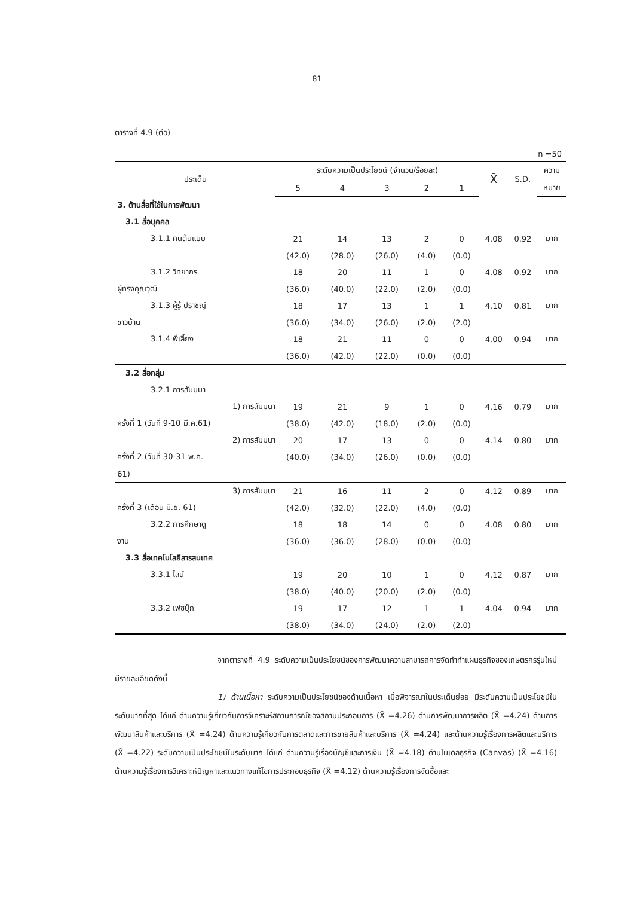81
ตารางที่ 4.9 (ต่อ)
n =50
| ประเด็น | ระดับความเป็นประโยชน์ (จำนวน/ร้อยละ) | | | | | X̄ | S.D. | ความ |
| --- | --- | --- | --- | --- | --- | --- | --- | --- |
| | 5 | 4 | 3 | 2 | 1 | | | หมาย |
| 3. ด้านสื่อที่ใช้ในการพัฒนา | | | | | | | | |
| 3.1 สื่อบุคคล | | | | | | | | |
| 3.1.1 คนต้นแบบ | 21 | 14 | 13 | 2 | 0 | 4.08 | 0.92 | มาก |
| | (42.0) | (28.0) | (26.0) | (4.0) | (0.0) | | | |
| 3.1.2 วิทยากร | 18 | 20 | 11 | 1 | 0 | 4.08 | 0.92 | มาก |
| ผู้ทรงคุณวุฒิ | (36.0) | (40.0) | (22.0) | (2.0) | (0.0) | | | |
| 3.1.3 ผู้รู้ ปราชญ์ | 18 | 17 | 13 | 1 | 1 | 4.10 | 0.81 | มาก |
| ชาวบ้าน | (36.0) | (34.0) | (26.0) | (2.0) | (2.0) | | | |
| 3.1.4 พี่เลี้ยง | 18 | 21 | 11 | 0 | 0 | 4.00 | 0.94 | มาก |
| | (36.0) | (42.0) | (22.0) | (0.0) | (0.0) | | | |
| 3.2 สื่อกลุ่ม | | | | | | | | |
| 3.2.1 การสัมมนา | | | | | | | | |
| 1) การสัมมนา | 19 | 21 | 9 | 1 | 0 | 4.16 | 0.79 | มาก |
| ครั้งที่ 1 (วันที่ 9-10 มี.ค.61) | (38.0) | (42.0) | (18.0) | (2.0) | (0.0) | | | |
| 2) การสัมมนา | 20 | 17 | 13 | 0 | 0 | 4.14 | 0.80 | มาก |
| ครั้งที่ 2 (วันที่ 30-31 พ.ค. | (40.0) | (34.0) | (26.0) | (0.0) | (0.0) | | | |
| 61) | | | | | | | | |
| 3) การสัมมนา | 21 | 16 | 11 | 2 | 0 | 4.12 | 0.89 | มาก |
| ครั้งที่ 3 (เดือน มิ.ย. 61) | (42.0) | (32.0) | (22.0) | (4.0) | (0.0) | | | |
| 3.2.2 การศึกษาดู | 18 | 18 | 14 | 0 | 0 | 4.08 | 0.80 | มาก |
| งาน | (36.0) | (36.0) | (28.0) | (0.0) | (0.0) | | | |
| 3.3 สื่อเทคโนโลยีสารสนเทศ | | | | | | | | |
| 3.3.1 ไลน์ | 19 | 20 | 10 | 1 | 0 | 4.12 | 0.87 | มาก |
| | (38.0) | (40.0) | (20.0) | (2.0) | (0.0) | | | |
| 3.3.2 เฟซบุ๊ก | 19 | 17 | 12 | 1 | 1 | 4.04 | 0.94 | มาก |
| | (38.0) | (34.0) | (24.0) | (2.0) | (2.0) | | | |
จากตารางที่ 4.9 ระดับความเป็นประโยชน์ของการพัฒนาความสามารถการจัดทำทำแผนธุรกิจของเกษตรกรรุ่นใหม่ มีรายละเอียดดังนี้
1) ด้านเนื้อหา ระดับความเป็นประโยชน์ของด้านเนื้อหา เมื่อพิจารณาในประเด็นย่อย มีระดับความเป็นประโยชน์ในระดับมากที่สุด ได้แก่ ด้านความรู้เกี่ยวกับการวิเคราะห์สถานการณ์ของสถานประกอบการ (X̄ =4.26) ด้านการพัฒนาการผลิต (X̄ =4.24) ด้านการพัฒนาสินค้าและบริการ (X̄ =4.24) ด้านความรู้เกี่ยวกับการตลาดและการขายสินค้าและบริการ (X̄ =4.24) และด้านความรู้เรื่องการผลิตและบริการ (X̄ =4.22) ระดับความเป็นประโยชน์ในระดับมาก ได้แก่ ด้านความรู้เรื่องบัญชีและการเงิน (X̄ =4.18) ด้านโมเดลธุรกิจ (Canvas) (X̄ =4.16) ด้านความรู้เรื่องการวิเคราะห์ปัญหาและแนวทางแก้ไขการประกอบธุรกิจ (X̄ =4.12) ด้านความรู้เรื่องการจัดซื้อและ